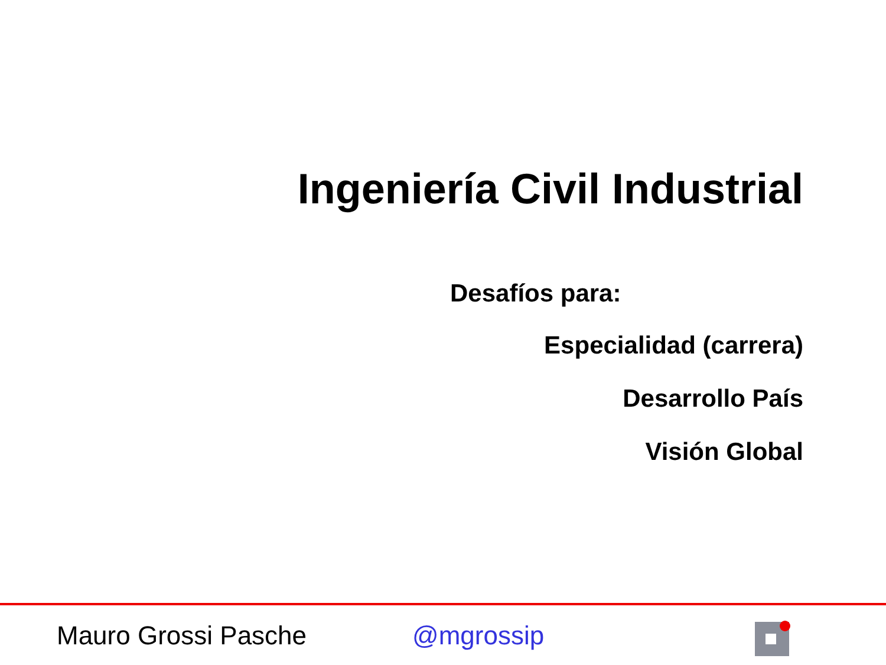Ingeniería Civil Industrial
Desafíos para:
Especialidad (carrera)
Desarrollo País
Visión Global
Mauro Grossi Pasche @mgrossip